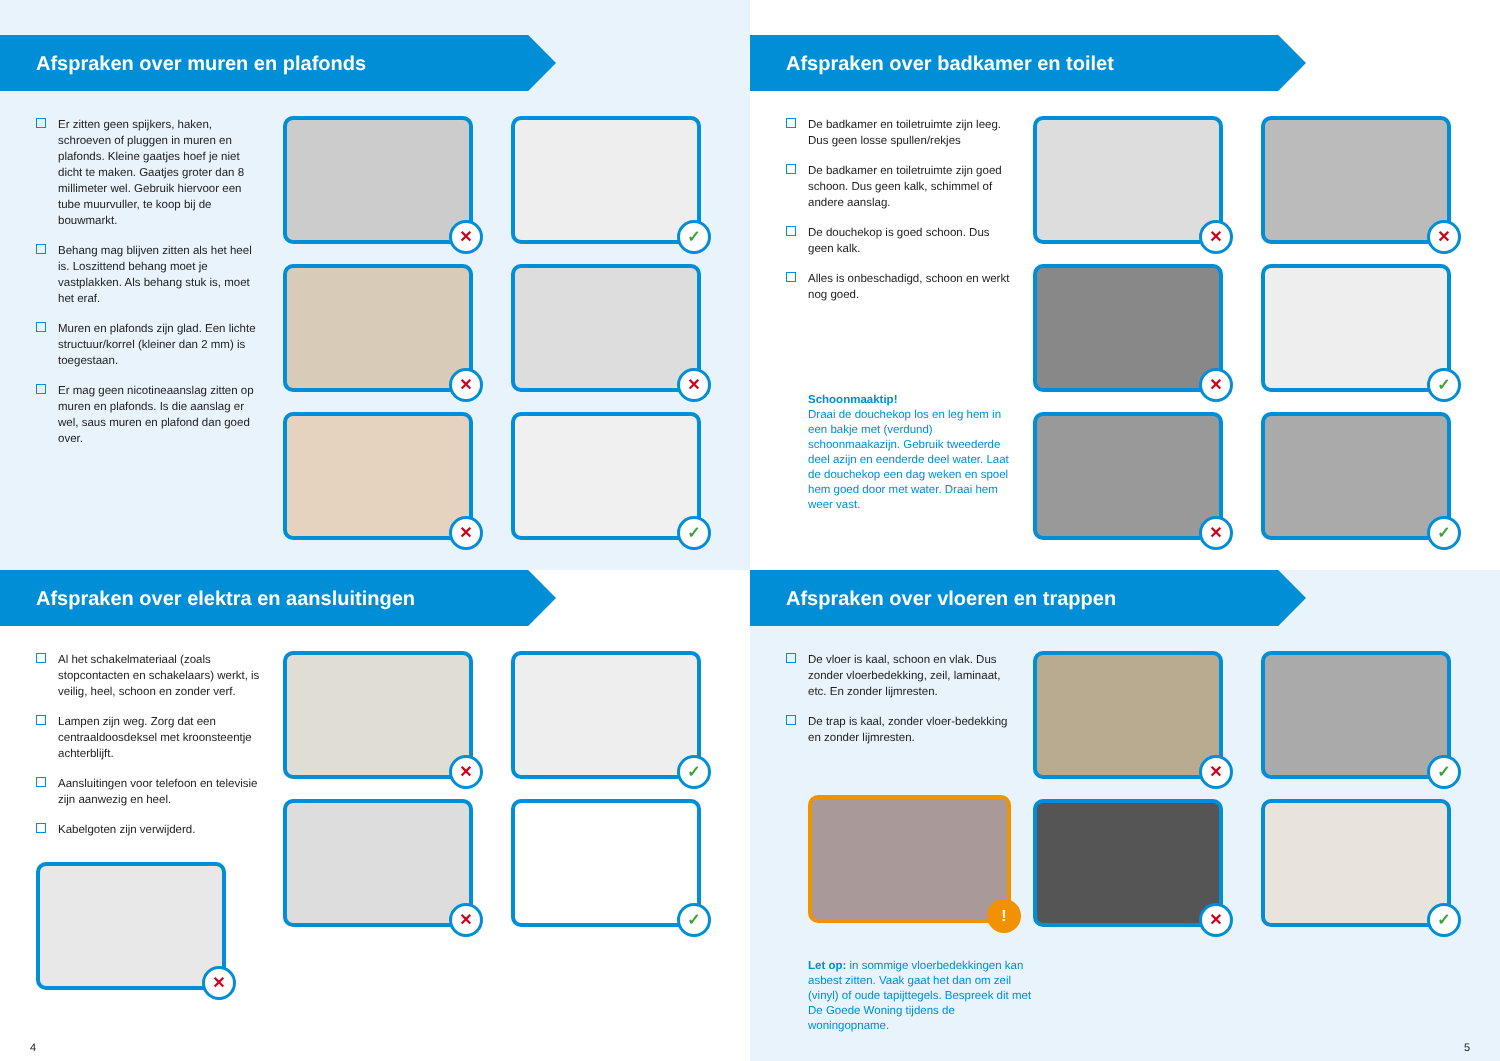Afspraken over muren en plafonds
Er zitten geen spijkers, haken, schroeven of pluggen in muren en plafonds. Kleine gaatjes hoef je niet dicht te maken. Gaatjes groter dan 8 millimeter wel. Gebruik hiervoor een tube muurvuller, te koop bij de bouwmarkt.
Behang mag blijven zitten als het heel is. Loszittend behang moet je vastplakken. Als behang stuk is, moet het eraf.
Muren en plafonds zijn glad. Een lichte structuur/korrel (kleiner dan 2 mm) is toegestaan.
Er mag geen nicotineaanslag zitten op muren en plafonds. Is die aanslag er wel, saus muren en plafond dan goed over.
✕
✓
✕
✕
✕
✓
Afspraken over badkamer en toilet
De badkamer en toiletruimte zijn leeg. Dus geen losse spullen/rekjes
De badkamer en toiletruimte zijn goed schoon. Dus geen kalk, schimmel of andere aanslag.
De douchekop is goed schoon. Dus geen kalk.
Alles is onbeschadigd, schoon en werkt nog goed.
Schoonmaaktip!
Draai de douchekop los en leg hem in een bakje met (verdund) schoonmaakazijn. Gebruik tweederde deel azijn en eenderde deel water. Laat de douchekop een dag weken en spoel hem goed door met water. Draai hem weer vast.
✕
✕
✕
✓
✕
✓
Afspraken over elektra en aansluitingen
Al het schakelmateriaal (zoals stopcontacten en schakelaars) werkt, is veilig, heel, schoon en zonder verf.
Lampen zijn weg. Zorg dat een centraaldoosdeksel met kroonsteentje achterblijft.
Aansluitingen voor telefoon en televisie zijn aanwezig en heel.
Kabelgoten zijn verwijderd.
✕
✕
✓
✕
✓
4
Afspraken over vloeren en trappen
De vloer is kaal, schoon en vlak. Dus zonder vloerbedekking, zeil, laminaat, etc. En zonder lijmresten.
De trap is kaal, zonder vloer-bedekking en zonder lijmresten.
!
Let op: in sommige vloerbedekkingen kan asbest zitten. Vaak gaat het dan om zeil (vinyl) of oude tapijttegels. Bespreek dit met De Goede Woning tijdens de woningopname.
✕
✓
✕
✓
5